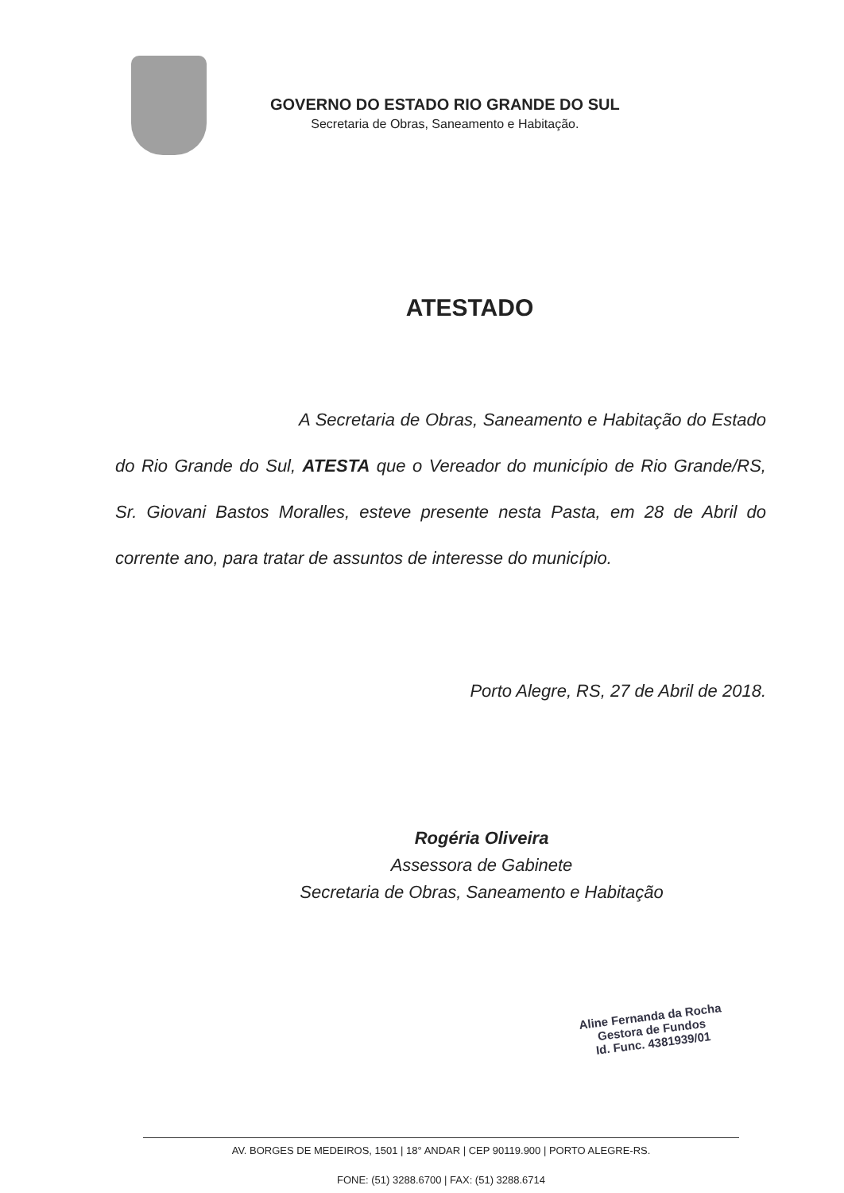GOVERNO DO ESTADO RIO GRANDE DO SUL
Secretaria de Obras, Saneamento e Habitação.
ATESTADO
A Secretaria de Obras, Saneamento e Habitação do Estado do Rio Grande do Sul, ATESTA que o Vereador do município de Rio Grande/RS, Sr. Giovani Bastos Moralles, esteve presente nesta Pasta, em 28 de Abril do corrente ano, para tratar de assuntos de interesse do município.
Porto Alegre, RS, 27 de Abril de 2018.
Rogéria Oliveira
Assessora de Gabinete
Secretaria de Obras, Saneamento e Habitação
Aline Fernanda da Rocha
Gestora de Fundos
Id. Func. 4381939/01
AV. BORGES DE MEDEIROS, 1501 | 18° ANDAR | CEP 90119.900 | PORTO ALEGRE-RS.
FONE: (51) 3288.6700 | FAX: (51) 3288.6714